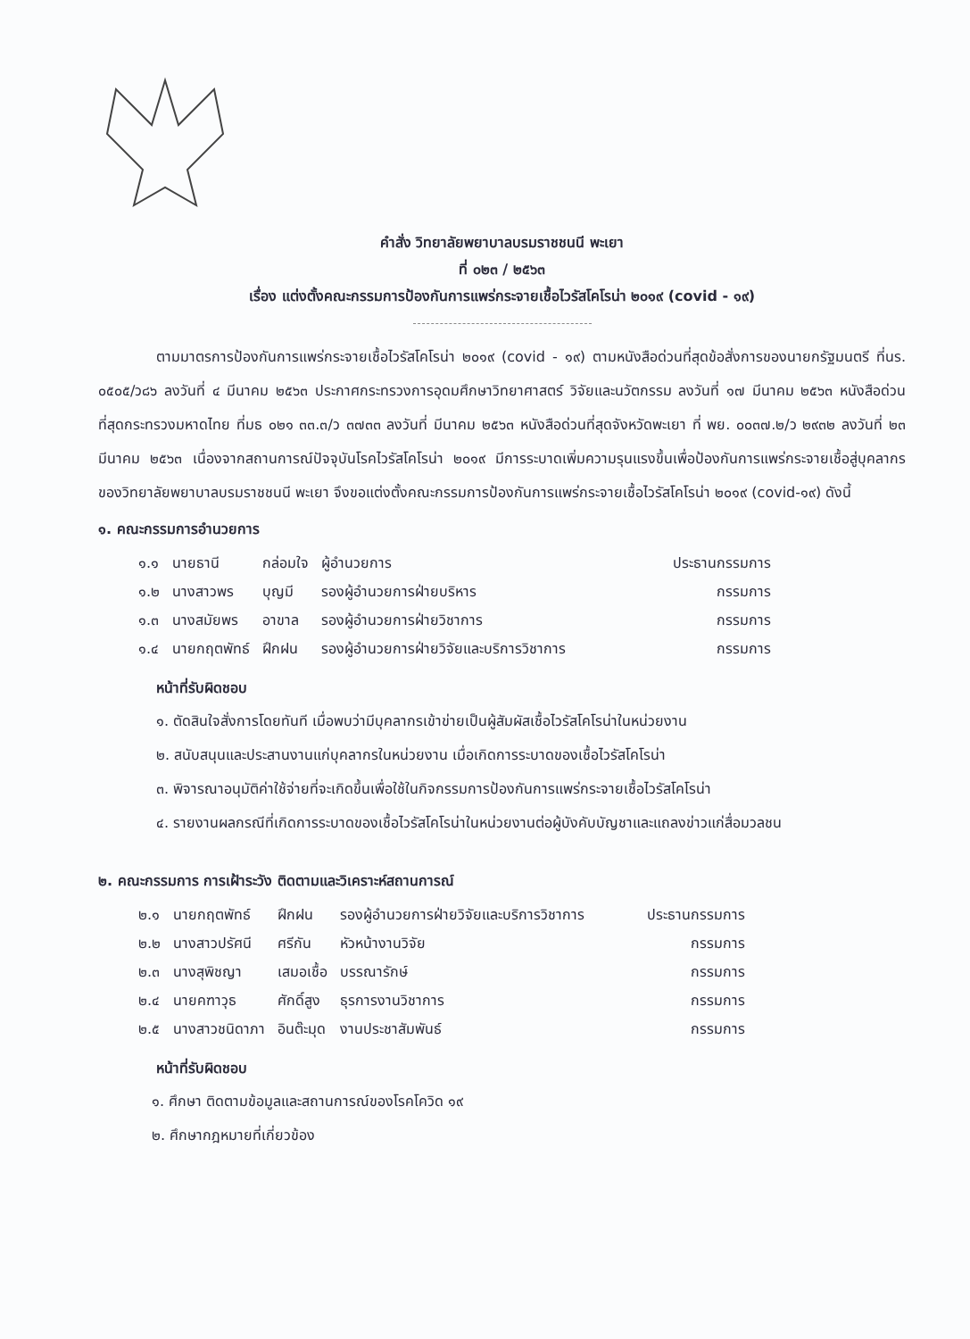คำสั่ง วิทยาลัยพยาบาลบรมราชชนนี พะเยา
ที่ ๐๒๓ / ๒๕๖๓
เรื่อง แต่งตั้งคณะกรรมการป้องกันการแพร่กระจายเชื้อไวรัสโคโรน่า ๒๐๑๙ (covid - ๑๙)
ตามมาตรการป้องกันการแพร่กระจายเชื้อไวรัสโคโรน่า ๒๐๑๙ (covid - ๑๙) ตามหนังสือด่วนที่สุดข้อสั่งการของนายกรัฐมนตรี ที่นร. ๐๕๐๕/ว๘๖ ลงวันที่ ๔ มีนาคม ๒๕๖๓ ประกาศกระทรวงการอุดมศึกษาวิทยาศาสตร์ วิจัยและนวัตกรรม ลงวันที่ ๑๗ มีนาคม ๒๕๖๓ หนังสือด่วนที่สุดกระทรวงมหาดไทย ที่มธ ๐๒๑ ๓๓.๓/ว ๓๗๓๓ ลงวันที่ มีนาคม ๒๕๖๓ หนังสือด่วนที่สุดจังหวัดพะเยา ที่ พย. ๐๐๓๗.๒/ว ๒๙๓๒ ลงวันที่ ๒๓ มีนาคม ๒๕๖๓ เนื่องจากสถานการณ์ปัจจุบันโรคไวรัสโคโรน่า ๒๐๑๙ มีการระบาดเพิ่มความรุนแรงขึ้นเพื่อป้องกันการแพร่กระจายเชื้อสู่บุคลากรของวิทยาลัยพยาบาลบรมราชชนนี พะเยา จึงขอแต่งตั้งคณะกรรมการป้องกันการแพร่กระจายเชื้อไวรัสโคโรน่า ๒๐๑๙ (covid-๑๙) ดังนี้
๑. คณะกรรมการอำนวยการ
| ๑.๑ | นายธานี | กล่อมใจ | ผู้อำนวยการ | ประธานกรรมการ |
| ๑.๒ | นางสาวพร | บุญมี | รองผู้อำนวยการฝ่ายบริหาร | กรรมการ |
| ๑.๓ | นางสมัยพร | อาขาล | รองผู้อำนวยการฝ่ายวิชาการ | กรรมการ |
| ๑.๔ | นายกฤตพัทธ์ | ฝึกฝน | รองผู้อำนวยการฝ่ายวิจัยและบริการวิชาการ | กรรมการ |
หน้าที่รับผิดชอบ
๑. ตัดสินใจสั่งการโดยทันที เมื่อพบว่ามีบุคลากรเข้าข่ายเป็นผู้สัมผัสเชื้อไวรัสโคโรน่าในหน่วยงาน
๒. สนับสนุนและประสานงานแก่บุคลากรในหน่วยงาน เมื่อเกิดการระบาดของเชื้อไวรัสโคโรน่า
๓. พิจารณาอนุมัติค่าใช้จ่ายที่จะเกิดขึ้นเพื่อใช้ในกิจกรรมการป้องกันการแพร่กระจายเชื้อไวรัสโคโรน่า
๔. รายงานผลกรณีที่เกิดการระบาดของเชื้อไวรัสโคโรน่าในหน่วยงานต่อผู้บังคับบัญชาและแถลงข่าวแก่สื่อมวลชน
๒. คณะกรรมการ การเฝ้าระวัง ติดตามและวิเคราะห์สถานการณ์
| ๒.๑ | นายกฤตพัทธ์ | ฝึกฝน | รองผู้อำนวยการฝ่ายวิจัยและบริการวิชาการ | ประธานกรรมการ |
| ๒.๒ | นางสาวปรัศนี | ศรีกัน | หัวหน้างานวิจัย | กรรมการ |
| ๒.๓ | นางสุพิชญา | เสมอเชื้อ | บรรณารักษ์ | กรรมการ |
| ๒.๔ | นายคฑาวุธ | ศักดิ์สูง | ธุรการงานวิชาการ | กรรมการ |
| ๒.๕ | นางสาวชนิดาภา | อินต๊ะมุด | งานประชาสัมพันธ์ | กรรมการ |
หน้าที่รับผิดชอบ
๑. ศึกษา ติดตามข้อมูลและสถานการณ์ของโรคโควิด ๑๙
๒. ศึกษากฎหมายที่เกี่ยวข้อง